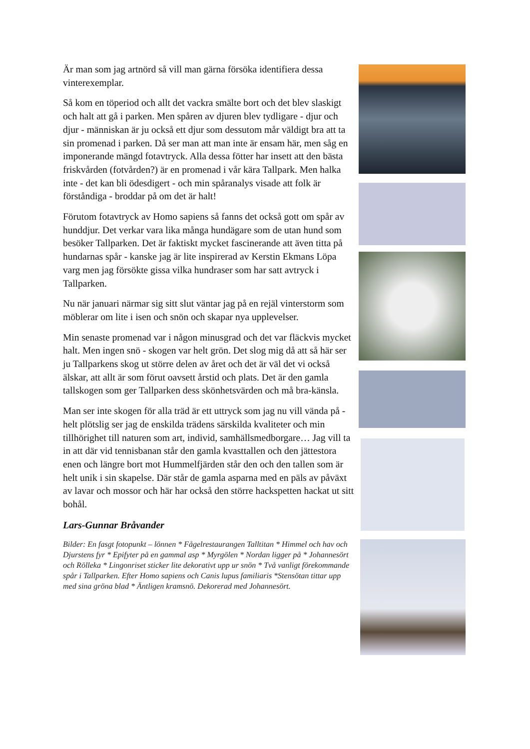Är man som jag artnörd så vill man gärna försöka identifiera dessa vinterexemplar.
Så kom en töperiod och allt det vackra smälte bort och det blev slaskigt och halt att gå i parken. Men spåren av djuren blev tydligare - djur och djur - människan är ju också ett djur som dessutom mår väldigt bra att ta sin promenad i parken. Då ser man att man inte är ensam här, men såg en imponerande mängd fotavtryck. Alla dessa fötter har insett att den bästa friskvården (fotvården?) är en promenad i vår kära Tallpark. Men halka inte - det kan bli ödesdigert - och min spåranalys visade att folk är förståndiga - broddar på om det är halt!
Förutom fotavtryck av Homo sapiens så fanns det också gott om spår av hunddjur. Det verkar vara lika många hundägare som de utan hund som besöker Tallparken. Det är faktiskt mycket fascinerande att även titta på hundarnas spår - kanske jag är lite inspirerad av Kerstin Ekmans Löpa varg men jag försökte gissa vilka hundraser som har satt avtryck i Tallparken.
Nu när januari närmar sig sitt slut väntar jag på en rejäl vinterstorm som möblerar om lite i isen och snön och skapar nya upplevelser.
Min senaste promenad var i någon minusgrad och det var fläckvis mycket halt. Men ingen snö - skogen var helt grön. Det slog mig då att så här ser ju Tallparkens skog ut större delen av året och det är väl det vi också älskar, att allt är som förut oavsett årstid och plats. Det är den gamla tallskogen som ger Tallparken dess skönhetsvärden och må bra-känsla.
Man ser inte skogen för alla träd är ett uttryck som jag nu vill vända på - helt plötslig ser jag de enskilda trädens särskilda kvaliteter och min tillhörighet till naturen som art, individ, samhällsmedborgare… Jag vill ta in att där vid tennisbanan står den gamla kvasttallen och den jättestora enen och längre bort mot Hummelfjärden står den och den tallen som är helt unik i sin skapelse. Där står de gamla asparna med en päls av påväxt av lavar och mossor och här har också den större hackspetten hackat ut sitt bohål.
Lars-Gunnar Bråvander
Bilder: En fasgt fotopunkt – lönnen * Fågelrestaurangen Talltitan * Himmel och hav och Djurstens fyr * Epifyter på en gammal asp * Myrgölen * Nordan ligger på * Johannesört och Rölleka * Lingonriset sticker lite dekorativt upp ur snön * Två vanligt förekommande spår i Tallparken. Efter Homo sapiens och Canis lupus familiaris *Stensötan tittar upp med sina gröna blad * Äntligen kramsnö. Dekorerad med Johannesört.